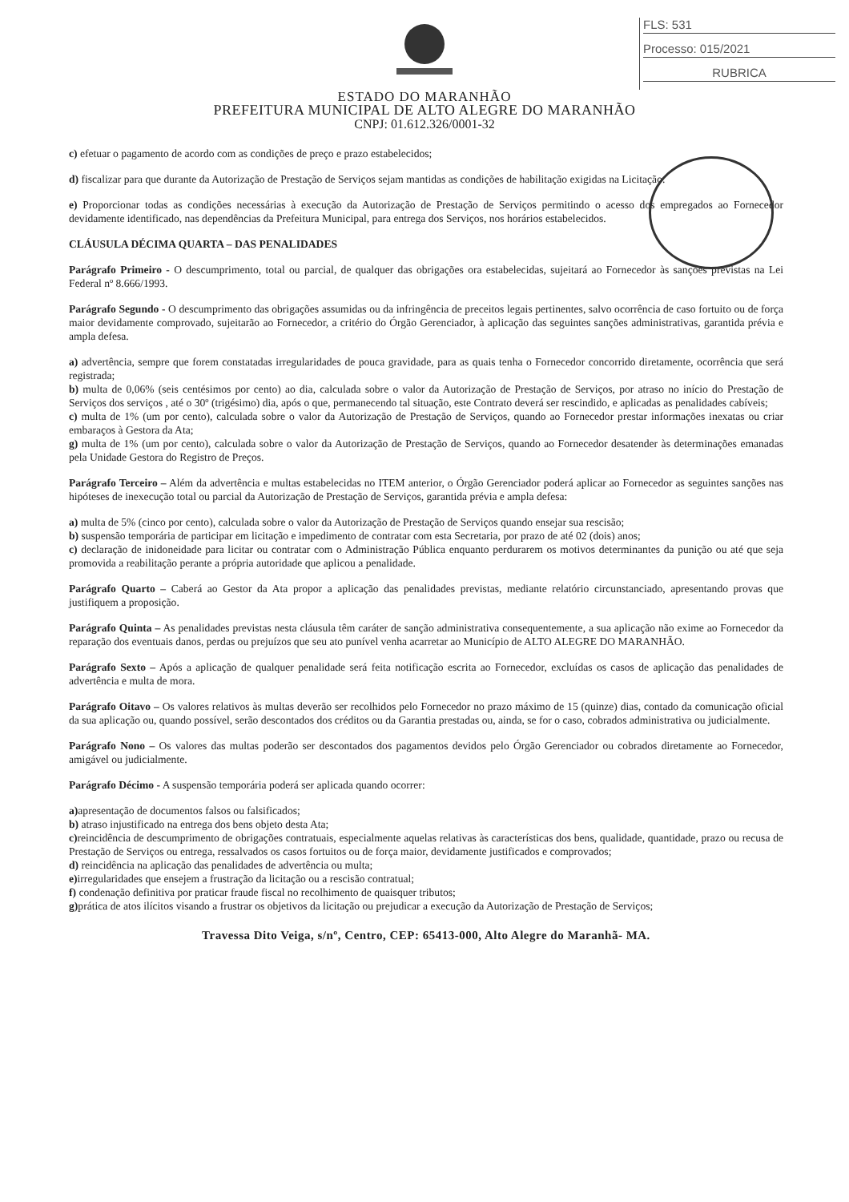FLS: 531
Processo: 015/2021
RUBRICA
ESTADO DO MARANHÃO
PREFEITURA MUNICIPAL DE ALTO ALEGRE DO MARANHÃO
CNPJ: 01.612.326/0001-32
c) efetuar o pagamento de acordo com as condições de preço e prazo estabelecidos;
d) fiscalizar para que durante da Autorização de Prestação de Serviços sejam mantidas as condições de habilitação exigidas na Licitação.
e) Proporcionar todas as condições necessárias à execução da Autorização de Prestação de Serviços permitindo o acesso dos empregados ao Fornecedor devidamente identificado, nas dependências da Prefeitura Municipal, para entrega dos Serviços, nos horários estabelecidos.
CLÁUSULA DÉCIMA QUARTA – DAS PENALIDADES
Parágrafo Primeiro - O descumprimento, total ou parcial, de qualquer das obrigações ora estabelecidas, sujeitará ao Fornecedor às sanções previstas na Lei Federal nº 8.666/1993.
Parágrafo Segundo - O descumprimento das obrigações assumidas ou da infringência de preceitos legais pertinentes, salvo ocorrência de caso fortuito ou de força maior devidamente comprovado, sujeitarão ao Fornecedor, a critério do Órgão Gerenciador, à aplicação das seguintes sanções administrativas, garantida prévia e ampla defesa.
a) advertência, sempre que forem constatadas irregularidades de pouca gravidade, para as quais tenha o Fornecedor concorrido diretamente, ocorrência que será registrada;
b) multa de 0,06% (seis centésimos por cento) ao dia, calculada sobre o valor da Autorização de Prestação de Serviços, por atraso no início do Prestação de Serviços dos serviços , até o 30º (trigésimo) dia, após o que, permanecendo tal situação, este Contrato deverá ser rescindido, e aplicadas as penalidades cabíveis;
c) multa de 1% (um por cento), calculada sobre o valor da Autorização de Prestação de Serviços, quando ao Fornecedor prestar informações inexatas ou criar embaraços à Gestora da Ata;
g) multa de 1% (um por cento), calculada sobre o valor da Autorização de Prestação de Serviços, quando ao Fornecedor desatender às determinações emanadas pela Unidade Gestora do Registro de Preços.
Parágrafo Terceiro – Além da advertência e multas estabelecidas no ITEM anterior, o Órgão Gerenciador poderá aplicar ao Fornecedor as seguintes sanções nas hipóteses de inexecução total ou parcial da Autorização de Prestação de Serviços, garantida prévia e ampla defesa:
a) multa de 5% (cinco por cento), calculada sobre o valor da Autorização de Prestação de Serviços quando ensejar sua rescisão;
b) suspensão temporária de participar em licitação e impedimento de contratar com esta Secretaria, por prazo de até 02 (dois) anos;
c) declaração de inidoneidade para licitar ou contratar com o Administração Pública enquanto perdurarem os motivos determinantes da punição ou até que seja promovida a reabilitação perante a própria autoridade que aplicou a penalidade.
Parágrafo Quarto – Caberá ao Gestor da Ata propor a aplicação das penalidades previstas, mediante relatório circunstanciado, apresentando provas que justifiquem a proposição.
Parágrafo Quinta – As penalidades previstas nesta cláusula têm caráter de sanção administrativa consequentemente, a sua aplicação não exime ao Fornecedor da reparação dos eventuais danos, perdas ou prejuízos que seu ato punível venha acarretar ao Município de ALTO ALEGRE DO MARANHÃO.
Parágrafo Sexto – Após a aplicação de qualquer penalidade será feita notificação escrita ao Fornecedor, excluídas os casos de aplicação das penalidades de advertência e multa de mora.
Parágrafo Oitavo – Os valores relativos às multas deverão ser recolhidos pelo Fornecedor no prazo máximo de 15 (quinze) dias, contado da comunicação oficial da sua aplicação ou, quando possível, serão descontados dos créditos ou da Garantia prestadas ou, ainda, se for o caso, cobrados administrativa ou judicialmente.
Parágrafo Nono – Os valores das multas poderão ser descontados dos pagamentos devidos pelo Órgão Gerenciador ou cobrados diretamente ao Fornecedor, amigável ou judicialmente.
Parágrafo Décimo - A suspensão temporária poderá ser aplicada quando ocorrer:
a) apresentação de documentos falsos ou falsificados;
b) atraso injustificado na entrega dos bens objeto desta Ata;
c) reincidência de descumprimento de obrigações contratuais, especialmente aquelas relativas às características dos bens, qualidade, quantidade, prazo ou recusa de Prestação de Serviços ou entrega, ressalvados os casos fortuitos ou de força maior, devidamente justificados e comprovados;
d) reincidência na aplicação das penalidades de advertência ou multa;
e) irregularidades que ensejem a frustração da licitação ou a rescisão contratual;
f) condenação definitiva por praticar fraude fiscal no recolhimento de quaisquer tributos;
g) prática de atos ilícitos visando a frustrar os objetivos da licitação ou prejudicar a execução da Autorização de Prestação de Serviços;
Travessa Dito Veiga, s/nº, Centro, CEP: 65413-000, Alto Alegre do Maranhã- MA.